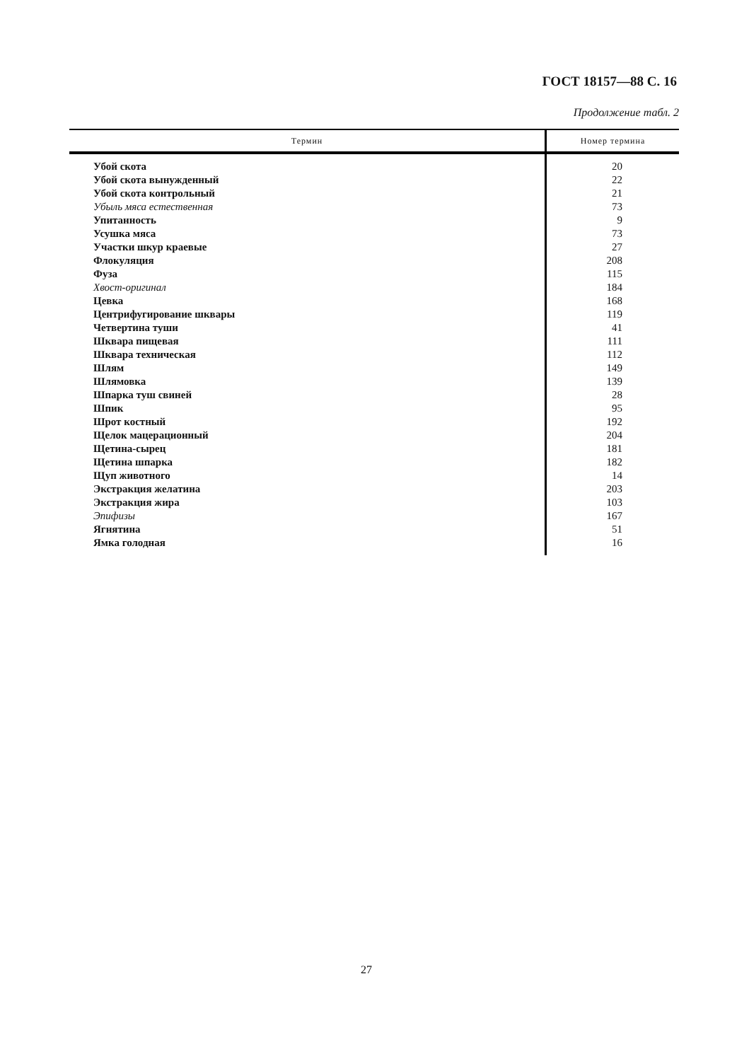ГОСТ 18157—88 С. 16
Продолжение табл. 2
| Термин | Номер термина |
| --- | --- |
| Убой скота | 20 |
| Убой скота вынужденный | 22 |
| Убой скота контрольный | 21 |
| Убыль мяса естественная | 73 |
| Упитанность | 9 |
| Усушка мяса | 73 |
| Участки шкур краевые | 27 |
| Флокуляция | 208 |
| Фуза | 115 |
| Хвост-оригинал | 184 |
| Цевка | 168 |
| Центрифугирование шквары | 119 |
| Четвертина туши | 41 |
| Шквара пищевая | 111 |
| Шквара техническая | 112 |
| Шлям | 149 |
| Шлямовка | 139 |
| Шпарка туш свиней | 28 |
| Шпик | 95 |
| Шрот костный | 192 |
| Щелок мацерационный | 204 |
| Щетина-сырец | 181 |
| Щетина шпарка | 182 |
| Щуп животного | 14 |
| Экстракция желатина | 203 |
| Экстракция жира | 103 |
| Эпифизы | 167 |
| Ягнятина | 51 |
| Ямка голодная | 16 |
27